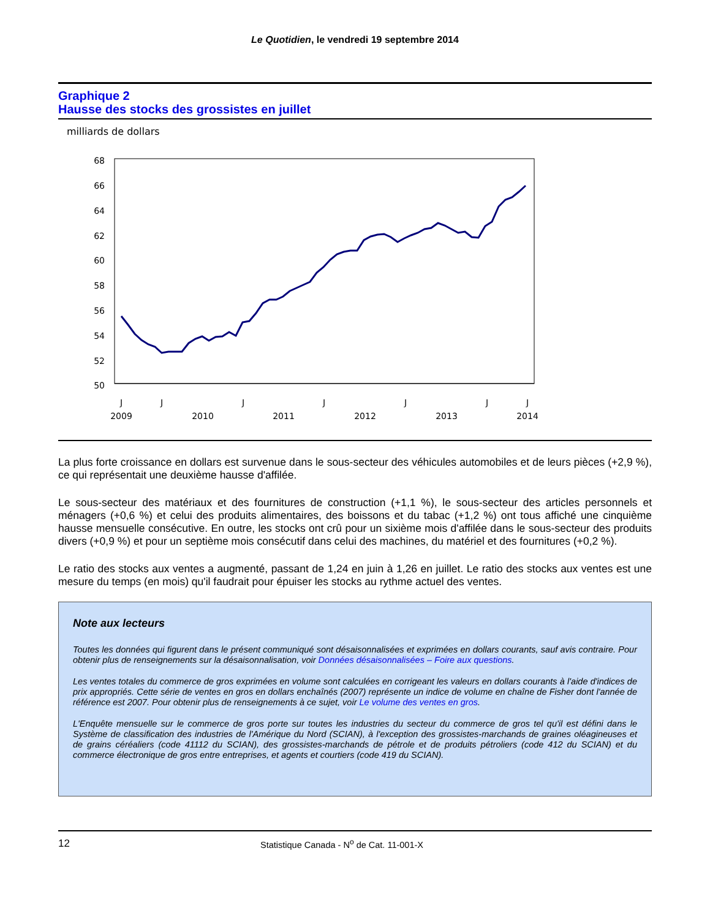Le Quotidien, le vendredi 19 septembre 2014
Graphique 2
Hausse des stocks des grossistes en juillet
milliards de dollars
68
66
64
62
60
58
56
54
52
50
J
J
J
J
J
J
J
2009
2010
2011
2012
2013
2014
La plus forte croissance en dollars est survenue dans le sous-secteur des véhicules automobiles et de leurs pièces (+2,9 %), ce qui représentait une deuxième hausse d'affilée.
Le sous-secteur des matériaux et des fournitures de construction (+1,1 %), le sous-secteur des articles personnels et ménagers (+0,6 %) et celui des produits alimentaires, des boissons et du tabac (+1,2 %) ont tous affiché une cinquième hausse mensuelle consécutive. En outre, les stocks ont crû pour un sixième mois d'affilée dans le sous-secteur des produits divers (+0,9 %) et pour un septième mois consécutif dans celui des machines, du matériel et des fournitures (+0,2 %).
Le ratio des stocks aux ventes a augmenté, passant de 1,24 en juin à 1,26 en juillet. Le ratio des stocks aux ventes est une mesure du temps (en mois) qu'il faudrait pour épuiser les stocks au rythme actuel des ventes.
Note aux lecteurs
Toutes les données qui figurent dans le présent communiqué sont désaisonnalisées et exprimées en dollars courants, sauf avis contraire. Pour obtenir plus de renseignements sur la désaisonnalisation, voir Données désaisonnalisées – Foire aux questions.
Les ventes totales du commerce de gros exprimées en volume sont calculées en corrigeant les valeurs en dollars courants à l'aide d'indices de prix appropriés. Cette série de ventes en gros en dollars enchaînés (2007) représente un indice de volume en chaîne de Fisher dont l'année de référence est 2007. Pour obtenir plus de renseignements à ce sujet, voir Le volume des ventes en gros.
L'Enquête mensuelle sur le commerce de gros porte sur toutes les industries du secteur du commerce de gros tel qu'il est défini dans le Système de classification des industries de l'Amérique du Nord (SCIAN), à l'exception des grossistes-marchands de graines oléagineuses et de grains céréaliers (code 41112 du SCIAN), des grossistes-marchands de pétrole et de produits pétroliers (code 412 du SCIAN) et du commerce électronique de gros entre entreprises, et agents et courtiers (code 419 du SCIAN).
12 Statistique Canada - N<sup>o</sup> de Cat. 11-001-X